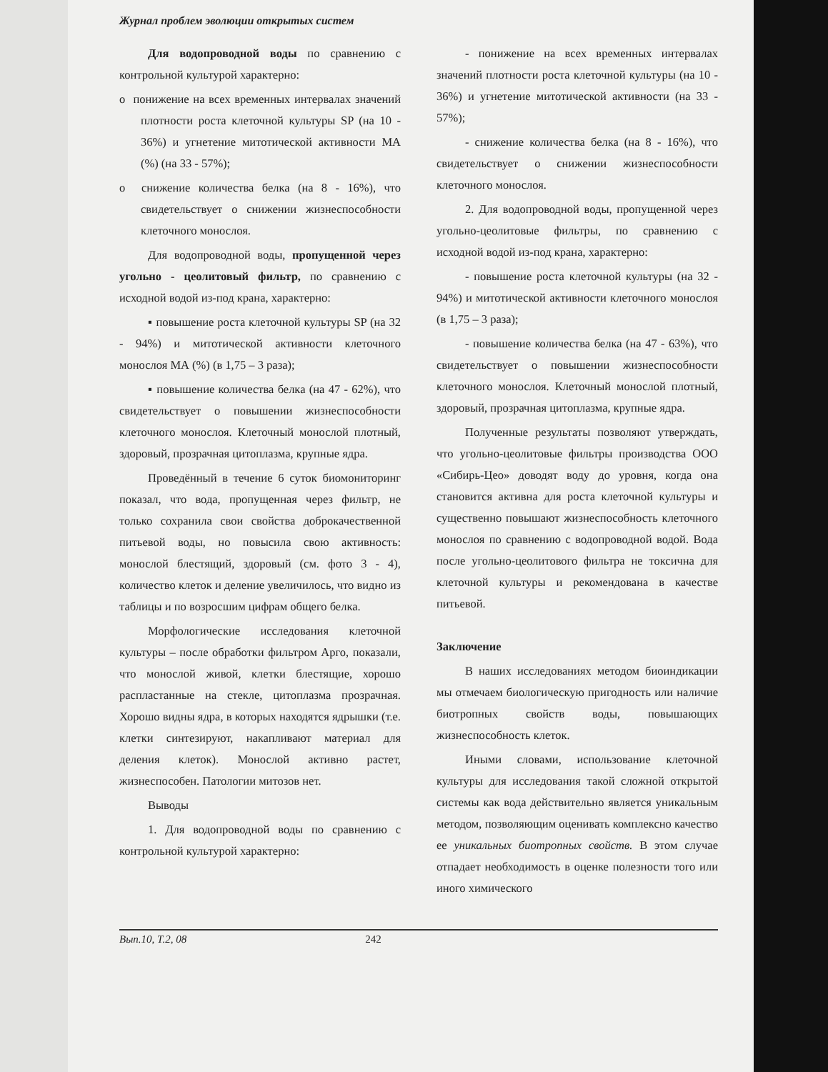Журнал проблем эволюции открытых систем
Для водопроводной воды по сравнению с контрольной культурой характерно:
o понижение на всех временных интервалах значений плотности роста клеточной культуры SP (на 10 - 36%) и угнетение митотической активности МА (%) (на 33 - 57%);
o снижение количества белка (на 8 - 16%), что свидетельствует о снижении жизнеспособности клеточного монослоя.
Для водопроводной воды, пропущенной через угольно - цеолитовый фильтр, по сравнению с исходной водой из-под крана, характерно:
▪ повышение роста клеточной культуры SP (на 32 - 94%) и митотической активности клеточного монослоя МА (%) (в 1,75 – 3 раза);
▪ повышение количества белка (на 47 - 62%), что свидетельствует о повышении жизнеспособности клеточного монослоя. Клеточный монослой плотный, здоровый, прозрачная цитоплазма, крупные ядра.
Проведённый в течение 6 суток биомониторинг показал, что вода, пропущенная через фильтр, не только сохранила свои свойства доброкачественной питьевой воды, но повысила свою активность: монослой блестящий, здоровый (см. фото 3 - 4), количество клеток и деление увеличилось, что видно из таблицы и по возросшим цифрам общего белка.
Морфологические исследования клеточной культуры – после обработки фильтром Арго, показали, что монослой живой, клетки блестящие, хорошо распластанные на стекле, цитоплазма прозрачная. Хорошо видны ядра, в которых находятся ядрышки (т.е. клетки синтезируют, накапливают материал для деления клеток). Монослой активно растет, жизнеспособен. Патологии митозов нет.
Выводы
1. Для водопроводной воды по сравнению с контрольной культурой характерно:
- понижение на всех временных интервалах значений плотности роста клеточной культуры (на 10 - 36%) и угнетение митотической активности (на 33 - 57%);
- снижение количества белка (на 8 - 16%), что свидетельствует о снижении жизнеспособности клеточного монослоя.
2. Для водопроводной воды, пропущенной через угольно-цеолитовые фильтры, по сравнению с исходной водой из-под крана, характерно:
- повышение роста клеточной культуры (на 32 - 94%) и митотической активности клеточного монослоя (в 1,75 – 3 раза);
- повышение количества белка (на 47 - 63%), что свидетельствует о повышении жизнеспособности клеточного монослоя. Клеточный монослой плотный, здоровый, прозрачная цитоплазма, крупные ядра.
Полученные результаты позволяют утверждать, что угольно-цеолитовые фильтры производства ООО «Сибирь-Цео» доводят воду до уровня, когда она становится активна для роста клеточной культуры и существенно повышают жизнеспособность клеточного монослоя по сравнению с водопроводной водой. Вода после угольно-цеолитового фильтра не токсична для клеточной культуры и рекомендована в качестве питьевой.
Заключение
В наших исследованиях методом биоиндикации мы отмечаем биологическую пригодность или наличие биотропных свойств воды, повышающих жизнеспособность клеток.
Иными словами, использование клеточной культуры для исследования такой сложной открытой системы как вода действительно является уникальным методом, позволяющим оценивать комплексно качество ее уникальных биотропных свойств. В этом случае отпадает необходимость в оценке полезности того или иного химического
Вып.10, Т.2, 08 242